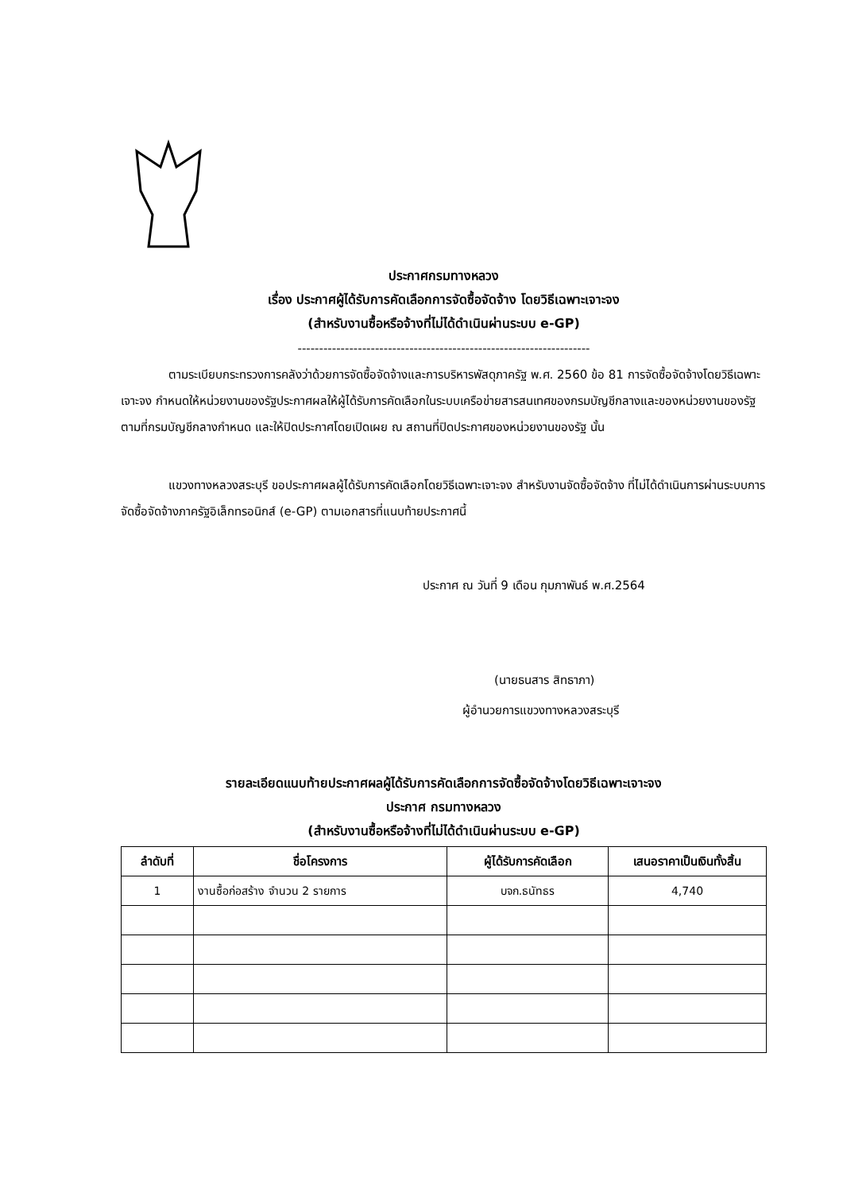ประกาศกรมทางหลวง
เรื่อง ประกาศผู้ได้รับการคัดเลือกการจัดซื้อจัดจ้าง โดยวิธีเฉพาะเจาะจง
(สำหรับงานซื้อหรือจ้างที่ไม่ได้ดำเนินผ่านระบบ e-GP)
--------------------------------------------------------------------
ตามระเบียบกระทรวงการคลังว่าด้วยการจัดซื้อจัดจ้างและการบริหารพัสดุภาครัฐ พ.ศ. 2560 ข้อ 81 การจัดซื้อจัดจ้างโดยวิธีเฉพาะเจาะจง กำหนดให้หน่วยงานของรัฐประกาศผลให้ผู้ได้รับการคัดเลือกในระบบเครือข่ายสารสนเทศของกรมบัญชีกลางและของหน่วยงานของรัฐตามที่กรมบัญชีกลางกำหนด และให้ปิดประกาศโดยเปิดเผย ณ สถานที่ปิดประกาศของหน่วยงานของรัฐ นั้น
แขวงทางหลวงสระบุรี ขอประกาศผลผู้ได้รับการคัดเลือกโดยวิธีเฉพาะเจาะจง สำหรับงานจัดซื้อจัดจ้าง ที่ไม่ได้ดำเนินการผ่านระบบการจัดซื้อจัดจ้างภาครัฐอิเล็กทรอนิกส์ (e-GP) ตามเอกสารที่แนบท้ายประกาศนี้
ประกาศ ณ วันที่ 9 เดือน กุมภาพันธ์ พ.ศ.2564
(นายธนสาร สิทธาภา)
ผู้อำนวยการแขวงทางหลวงสระบุรี
รายละเอียดแนบท้ายประกาศผลผู้ได้รับการคัดเลือกการจัดซื้อจัดจ้างโดยวิธีเฉพาะเจาะจง
ประกาศ กรมทางหลวง
(สำหรับงานซื้อหรือจ้างที่ไม่ได้ดำเนินผ่านระบบ e-GP)
| ลำดับที่ | ชื่อโครงการ | ผู้ได้รับการคัดเลือก | เสนอราคาเป็นเงินทั้งสิ้น |
| --- | --- | --- | --- |
| 1 | งานซื้อก่อสร้าง จำนวน 2 รายการ | บจก.ธนัทธร | 4,740 |